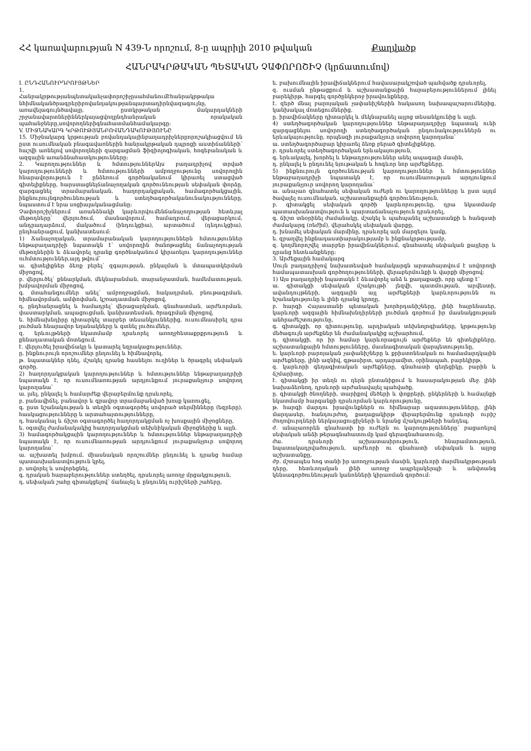ՀՀ կառավարության N 439-Ն որոշում, 8-ը ապրիլի 2010 թվական Քաղվածք
ՀԱՆՐԱԿՐԹԱԿԱՆ ՊԵՏԱԿԱՆ ՉԱՓՈՐՈՇԻՉ (կրճատումով)
I. ԸՆԴՀԱՆՈՒՐԴՐՈՒՅԹՆԵՐ
1.
Հանրակրթությանպետականչափորոշիչըսահմանումէհանրակրթակա նհիմնականծրագրերիբովանդակությանպարտադիրնվազագույնը, առավելագույնծավալը, ըստկրթական մակարդակների շրջանավարտներիններկայացվողընդհանրական որակական պահանջները,սովորողներիգնահատմանհամակարգը:
V. ՄԻՋՆԱԿԱՐԳ ԿՐԹՈՒԹՅԱՆԲՈՎԱՆԴԱԿՈՒԹՅՈՒՆԸ
15. Միջնակարգ կրթության բովանդակայինբաղադրիչներըորոշակիացվում են ըստ ուսումնական բնագավառներին հանրակրթական դպրոցի աստիճանների՝ հաշվի առնելով սովորողների զարգացման ֆիզիոլոգիական, հոգեբանական և ազգային առանձնահատկությունները:
2. Կարողություններ և հմտություններԱյս բաղադրիչով տրված կարողությունների և հմտությունների ամբողջությունը սովորողին հնարավորություն է ընձեռում գործնականում կիրառել ստացված գիտելիքները, հարստացնելճանաչողական գործունեության սեփական փորձը, զարգացնել տրամաբանական, հաղորդակցական, համագործակցային, ինքնուրույնգործունեության և ստեղծագործականունակությունները, նպաստում է նրա սոցիալականացմանը:
Չափորոշիչներում առանձնակի կարևորվումենճանաչողության հետևյալ մեթոդները՝ վերլուծում, մասնավորում, համադրում, վերացարկում, անդրադարձում, մակածում (ինդուկցիա), արտածում (դեդուկցիա), ընդհանրացում, կանխատեսում:
1) Ճանաչողական, տրամաբանական կարողություններն հմտություններ ենթաբաղադրիչի նպատակն է՝ սովորողին ծանոթացնել ճանաչողության մեթոդներին և ձևավորել դրանք գործնականում կիրառելու կարողություններ ուհմտություններ,այդ թվում՝
ա. գիտելիքներ ձեռք բերել՝ զգայության, ընկալման և մտապատկերման միջոցով,
բ. վերլուծել՝ քննարկման, մեկնաբանման, տարանջատման, համեմատության, խմբավորման միջոցով,
գ. մտահանգումներ անել՝ ամբողջացման, հակադրման, բնութագրման, հիմնավորման, ամփոփման, կշռադատման միջոցով,
դ. ընդհանրացնել և համադրել՝ վերացարկման, գնահատման, արժևորման, փաստարկման, ապացուցման, կանխատեսման, ծրագրման միջոցով,
ե. հիմնախնդիրը դիտարկել տարբեր տեսանկյուններից, ուսումնասիրել դրա լուծման հնարավոր եղանակները և գտնել լուծումներ,
զ. երևույթների նկատմամբ դրսևորել առողջհետաքրքրություն և քննադատական մոտեցում,
է. վերլուծել իրավիճակը և կատարել եզրակացություններ,
ը. ինքնուրույն որոշումներ ընդունել և հիմնավորել,
թ. նպատակներ դնել, մշակել դրանց հասնելու ուղիներ և ծրագրել սեփական գործը.
2) հաղորդակցական կարողություններ և հմտություններ ենթաբաղադրիչի նպատակն է, որ ուսումնառության արդյունքում յուրաքանչյուր սովորող կարողանա՝
ա. լսել, ընկալել և համարժեք վերաբերմունք դրսևորել,
բ. բանավիճել, բանավոր և գրավոր տրամաբանված խոսք կառուցել,
գ. ըստ նշանակության և տեղին օգտագործել սովորած տերմինները (եզրերը), հասկացությունները և արտահայտությունները,
դ. հասկանալ և ճիշտ օգտագործել հաղորդակցման ոչ խոսքային միջոցները,
ե. օգտվել ժամանակակից հաղորդակցման տեխնիկական միջոցներից և այլն.
3) համագործակցային կարողություններ և հմտություններ ենթաբաղադրիչի նպատակն է, որ ուսումնառության արդյունքում յուրաքանչյուր սովորող կարողանա՝
ա. աշխատել խմբում, միասնական որոշումներ ընդունել և դրանց համար պատասխանատվություն կրել,
բ. սովորել և սովորեցնել,
գ. դրական հարաբերություններ ստեղծել, դրսևորել առողջ մրցակցություն,
դ. սեփական շահը գիտակցելով՝ ճանաչել և ընդունել ուրիշների շահերը,
ե. բախումնային իրավիճակներում հավասարակշռված պահվածք դրսևորել,
զ. ուսման ընթացքում և աշխատանքային հարաբերություններում լինել բարեկիրթ, հարգել գործընկերոջ իրավունքները,
է. զերծ մնալ բարոյական չափանիշներին հակասող նախապաշարումներից, կանխակալ մոտեցումներից,
ը. իրավիճակները դիտարկել և մեկնաբանել այլոց տեսանկյունից և այլն.
4) ստեղծագործական կարողություններ ենթաբաղադրիչը նպատակ ունի զարգացնելու սովորողի ստեղծագործական ընդունակություններն ու երևակայությունը, որպեսզի յուրաքանչյուր սովորող կարողանա՝
ա. ստեղծագործաբար կիրառել ձեռք բերած գիտելիքները,
բ. դրսևորել ստեղծագործական երևակայություն,
գ. երևակայել, խորհել և ենթադրություններ անել ապագայի մասին,
դ. ընկալել և ընդունել նյութական և հոգևոր նոր արժեքները.
5) ինքնուրույն գործունեության կարողություններ և հմտություններ ենթաբաղադրիչի նպատակն է, որ ուսումնառության արդյունքում յուրաքանչյուր սովորող կարողանա՝
ա. անաչառ գնահատել սեփական ուժերն ու կարողությունները և ըստ այդմ ծավալել ուսումնական, աշխատանքային գործունեություն,
բ. գիտակցել սեփական գործի կարևորությունը, դրա նկատմամբ պատասխանատվություն և պարտաճանաչություն դրսևորել,
գ. ճիշտ տնօրինել ժամանակը, մշակել և պահպանել աշխատանքի և հանգստի ժամակարգ (ռեժիմ), վերահսկել սեփական վարքը,
դ. խնամել սեփական մարմինը, դրսևորել այն մարզելու կամք,
ե. զբաղվել ինքնադաստիարակությամբ և ինքնակրթությամբ,
զ. կողմնորոշվել տարբեր իրավիճակներում, գնահատել սեփական քայլերը և դրանց հետևանքները:
3. Արժեքային համակարգ
Սույն բաղադրիչով նախատեսված համակարգն արտահայտվում է սովորողի համապատասխան գործողությունների, վերաբերմունքի և վարքի միջոցով:
1) Այս բաղադրիչի նպատակն է ձևավորել անձ և քաղաքացի, որը պետք է՝
ա. գիտակցի սեփական մշակույթի՝ լեզվի, պատմության, արվեստի, ավանդույթների, ազգային այլ արժեքների կարևորությունն ու նշանակությունը և լինի դրանց կրողը,
բ. հարգի Հայաստանի պետական խորհրդանիշները, լինի հայրենասեր, կարևորի ազգային հիմնախնդիրների լուծման գործում իր մասնակցության անհրաժեշտությունը,
գ. գիտակցի, որ գիտությունը, արդիական տեխնոլոգիաները, կրթությունը մեծագույն արժեքներ են ժամանակակից աշխարհում,
դ. գիտակցի, որ իր համար կարևորագույն արժեքներ են գիտելիքները, աշխատանքային հմտությունները, մասնագիտական վարպետությունը,
ե. կարևորի բարոյական չափանիշները և քրիստոնեական ու համամարդկային արժեքները, լինի ազնիվ, գթասիրտ, արդարամիտ, օրինապահ, բարեկիրթ,
զ. կարևորի գեղագիտական արժեքները, գնահատի գեղեցիկը, բարին և ճշմարիտը,
է. գիտակցի իր տեղն ու դերն ընտանիքում և հասարակության մեջ. լինի նախաձեռնող, դրսևորի արժանավայել պահվածք,
ը. գիտակցի ծնողների, տարիքով մեծերի և փոքրերի, ընկերների և համայնքի նկատմամբ հարգանքի դրսևորման կարևորությունը,
թ. հարգի մարդու իրավունքներն ու հիմնարար ազատությունները, լինի մարդասեր, հանդուրժող, քաղաքակիրթ վերաբերմունք դրսևորի ուրիշ ժողովուրդների ներկայացուցիչների և նրանց մշակույթների հանդեպ,
ժ. անաչառորեն գնահատի իր ուժերն ու կարողությունները՝ բացառելով սեփական անձի թերագնահատումը կամ գերագնահատումը,
ժա. դրսևորի աշխատասիրություն, հնարամտություն, նպատակադրվածություն, արժևորի ու գնահատի սեփական և այլոց աշխատանքը,
ժբ. մշտապես հոգ տանի իր առողջության մասին, կարևորի մարմնակրթության դերը, հետևողական լինի առողջ ապրելակերպի և անվտանգ կենսագործունեության կանոնների կիրառման գործում: